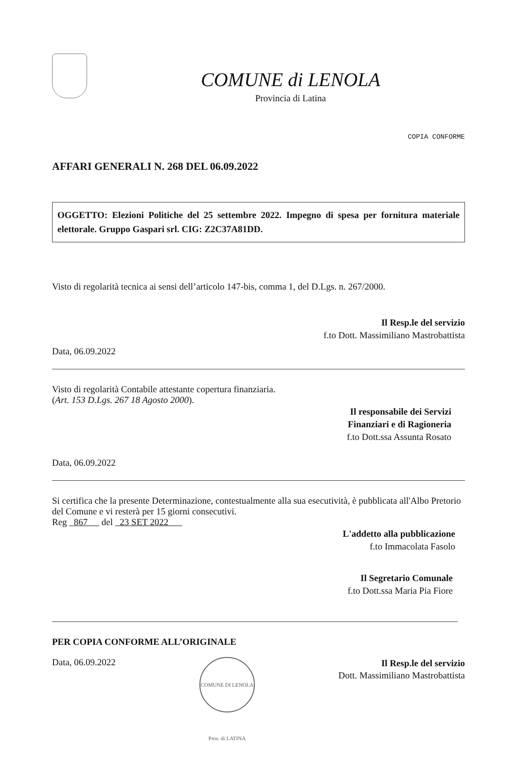COMUNE di LENOLA
Provincia di Latina
COPIA CONFORME
AFFARI GENERALI N. 268 DEL 06.09.2022
OGGETTO: Elezioni Politiche del 25 settembre 2022. Impegno di spesa per fornitura materiale elettorale. Gruppo Gaspari srl. CIG: Z2C37A81DD.
Visto di regolarità tecnica ai sensi dell’articolo 147-bis, comma 1, del D.Lgs. n. 267/2000.
Il Resp.le del servizio
f.to Dott. Massimiliano Mastrobattista
Data, 06.09.2022
Visto di regolarità Contabile attestante copertura finanziaria.
(Art. 153 D.Lgs. 267 18 Agosto 2000).
Il responsabile dei Servizi
Finanziari e di Ragioneria
f.to Dott.ssa Assunta Rosato
Data, 06.09.2022
Si certifica che la presente Determinazione, contestualmente alla sua esecutività, è pubblicata all'Albo Pretorio del Comune e vi resterà per 15 giorni consecutivi.
Reg 867 del 23 SET 2022
L'addetto alla pubblicazione
f.to Immacolata Fasolo
Il Segretario Comunale
f.to Dott.ssa Maria Pia Fiore
PER COPIA CONFORME ALL’ORIGINALE
Data, 06.09.2022
COMUNE DI LENOLA Prov. di LATINA
Il Resp.le del servizio
Dott. Massimiliano Mastrobattista